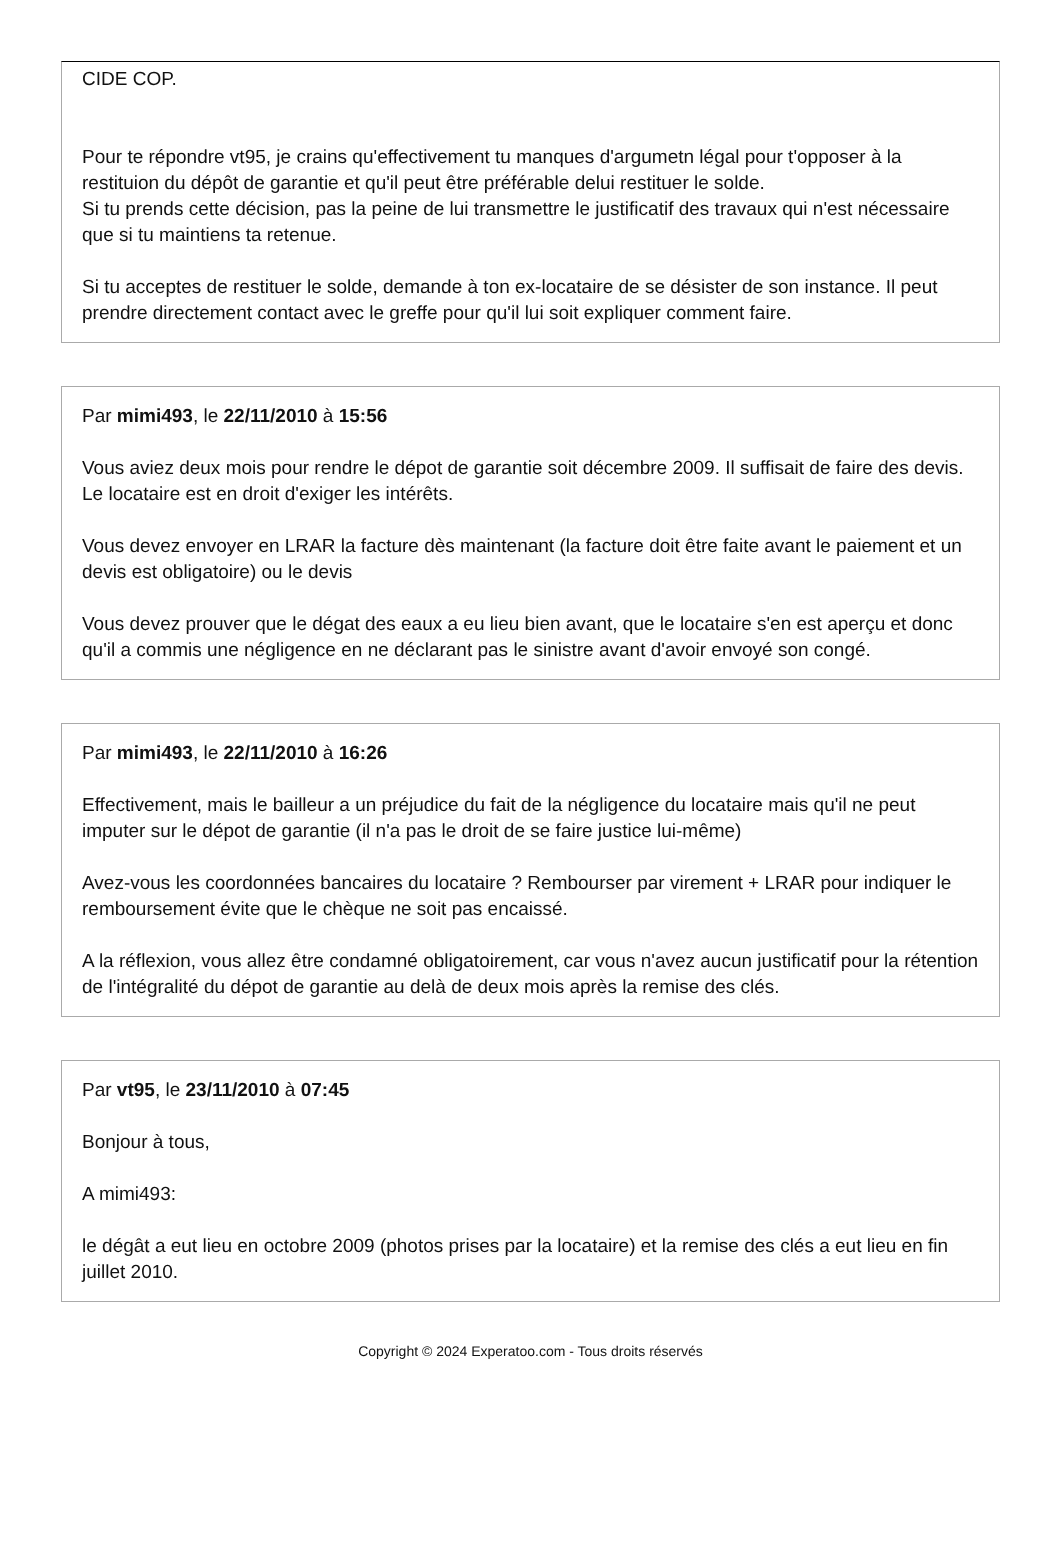CIDE COP.
Pour te répondre vt95, je crains qu'effectivement tu manques d'argumetn légal pour t'opposer à la restituion du dépôt de garantie et qu'il peut être préférable delui restituer le solde.
Si tu prends cette décision, pas la peine de lui transmettre le justificatif des travaux qui n'est nécessaire que si tu maintiens ta retenue.
Si tu acceptes de restituer le solde, demande à ton ex-locataire de se désister de son instance. Il peut prendre directement contact avec le greffe pour qu'il lui soit expliquer comment faire.
Par mimi493, le 22/11/2010 à 15:56
Vous aviez deux mois pour rendre le dépot de garantie soit décembre 2009. Il suffisait de faire des devis. Le locataire est en droit d'exiger les intérêts.
Vous devez envoyer en LRAR la facture dès maintenant (la facture doit être faite avant le paiement et un devis est obligatoire) ou le devis
Vous devez prouver que le dégat des eaux a eu lieu bien avant, que le locataire s'en est aperçu et donc qu'il a commis une négligence en ne déclarant pas le sinistre avant d'avoir envoyé son congé.
Par mimi493, le 22/11/2010 à 16:26
Effectivement, mais le bailleur a un préjudice du fait de la négligence du locataire mais qu'il ne peut imputer sur le dépot de garantie (il n'a pas le droit de se faire justice lui-même)
Avez-vous les coordonnées bancaires du locataire ? Rembourser par virement + LRAR pour indiquer le remboursement évite que le chèque ne soit pas encaissé.
A la réflexion, vous allez être condamné obligatoirement, car vous n'avez aucun justificatif pour la rétention de l'intégralité du dépot de garantie au delà de deux mois après la remise des clés.
Par vt95, le 23/11/2010 à 07:45
Bonjour à tous,
A mimi493:
le dégât a eut lieu en octobre 2009 (photos prises par la locataire) et la remise des clés a eut lieu en fin juillet 2010.
Copyright © 2024 Experatoo.com - Tous droits réservés